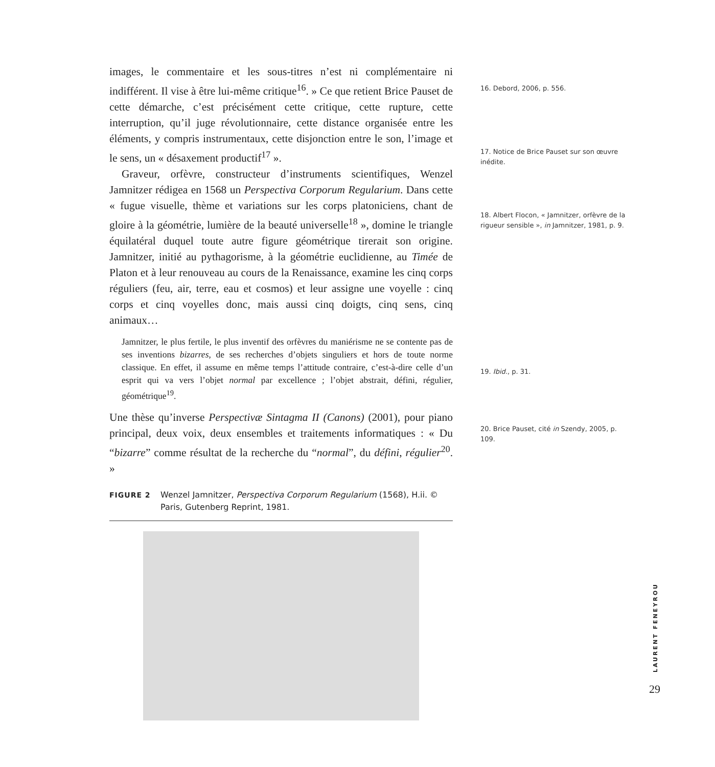images, le commentaire et les sous-titres n’est ni complémentaire ni indifférent. Il vise à être lui-même critique<sup>16</sup>. » Ce que retient Brice Pauset de cette démarche, c’est précisément cette critique, cette rupture, cette interruption, qu’il juge révolutionnaire, cette distance organisée entre les éléments, y compris instrumentaux, cette disjonction entre le son, l’image et le sens, un « désaxement productif<sup>17</sup> ».
Graveur, orfèvre, constructeur d’instruments scientifiques, Wenzel Jamnitzer rédigea en 1568 un Perspectiva Corporum Regularium. Dans cette « fugue visuelle, thème et variations sur les corps platoniciens, chant de gloire à la géométrie, lumière de la beauté universelle<sup>18</sup> », domine le triangle équilatéral duquel toute autre figure géométrique tirerait son origine. Jamnitzer, initié au pythagorisme, à la géométrie euclidienne, au Timée de Platon et à leur renouveau au cours de la Renaissance, examine les cinq corps réguliers (feu, air, terre, eau et cosmos) et leur assigne une voyelle : cinq corps et cinq voyelles donc, mais aussi cinq doigts, cinq sens, cinq animaux…
Jamnitzer, le plus fertile, le plus inventif des orfèvres du maniérisme ne se contente pas de ses inventions bizarres, de ses recherches d’objets singuliers et hors de toute norme classique. En effet, il assume en même temps l’attitude contraire, c’est-à-dire celle d’un esprit qui va vers l’objet normal par excellence ; l’objet abstrait, défini, régulier, géométrique<sup>19</sup>.
Une thèse qu’inverse Perspectivæ Sintagma II (Canons) (2001), pour piano principal, deux voix, deux ensembles et traitements informatiques : « Du “bizarre” comme résultat de la recherche du “normal”, du défini, régulier<sup>20</sup>. »
FIGURE 2 Wenzel Jamnitzer, Perspectiva Corporum Regularium (1568), H.ii. © Paris, Gutenberg Reprint, 1981.
16. Debord, 2006, p. 556.
17. Notice de Brice Pauset sur son œuvre inédite.
18. Albert Flocon, « Jamnitzer, orfèvre de la rigueur sensible », in Jamnitzer, 1981, p. 9.
19. Ibid., p. 31.
20. Brice Pauset, cité in Szendy, 2005, p. 109.
LAURENT FENEYROU
29